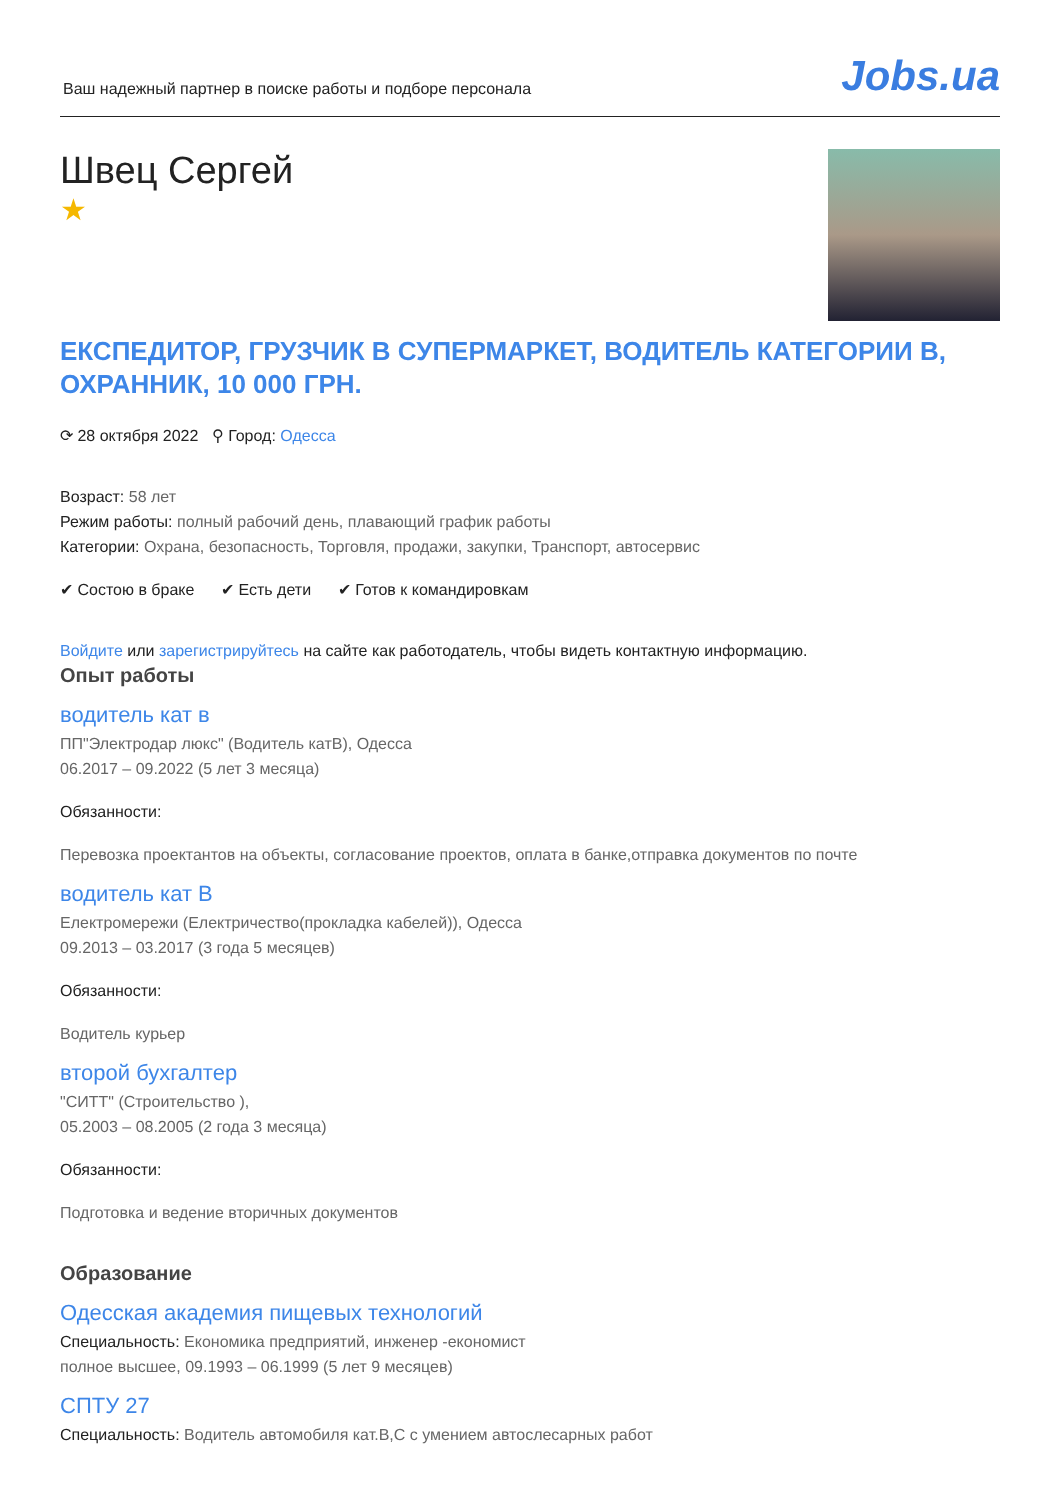Ваш надежный партнер в поиске работы и подборе персонала
Jobs.ua
Швец Сергей
★
ЕКСПЕДИТОР, ГРУЗЧИК В СУПЕРМАРКЕТ, ВОДИТЕЛЬ КАТЕГОРИИ B, ОХРАННИК, 10 000 ГРН.
⟳ 28 октября 2022 ⚲ Город: Одесса
Возраст: 58 лет
Режим работы: полный рабочий день, плавающий график работы
Категории: Охрана, безопасность, Торговля, продажи, закупки, Транспорт, автосервис
✔ Состою в браке ✔ Есть дети ✔ Готов к командировкам
Войдите или зарегистрируйтесь на сайте как работодатель, чтобы видеть контактную информацию.
Опыт работы
водитель кат в
ПП"Электродар люкс" (Водитель катВ), Одесса
06.2017 – 09.2022 (5 лет 3 месяца)
Обязанности:
Перевозка проектантов на объекты, согласование проектов, оплата в банке,отправка документов по почте
водитель кат В
Електромережи (Електричество(прокладка кабелей)), Одесса
09.2013 – 03.2017 (3 года 5 месяцев)
Обязанности:
Водитель курьер
второй бухгалтер
"СИТТ" (Строительство ),
05.2003 – 08.2005 (2 года 3 месяца)
Обязанности:
Подготовка и ведение вторичных документов
Образование
Одесская академия пищевых технологий
Специальность: Економика предприятий, инженер -економист
полное высшее, 09.1993 – 06.1999 (5 лет 9 месяцев)
СПТУ 27
Специальность: Водитель автомобиля кат.В,С с умением автослесарных работ